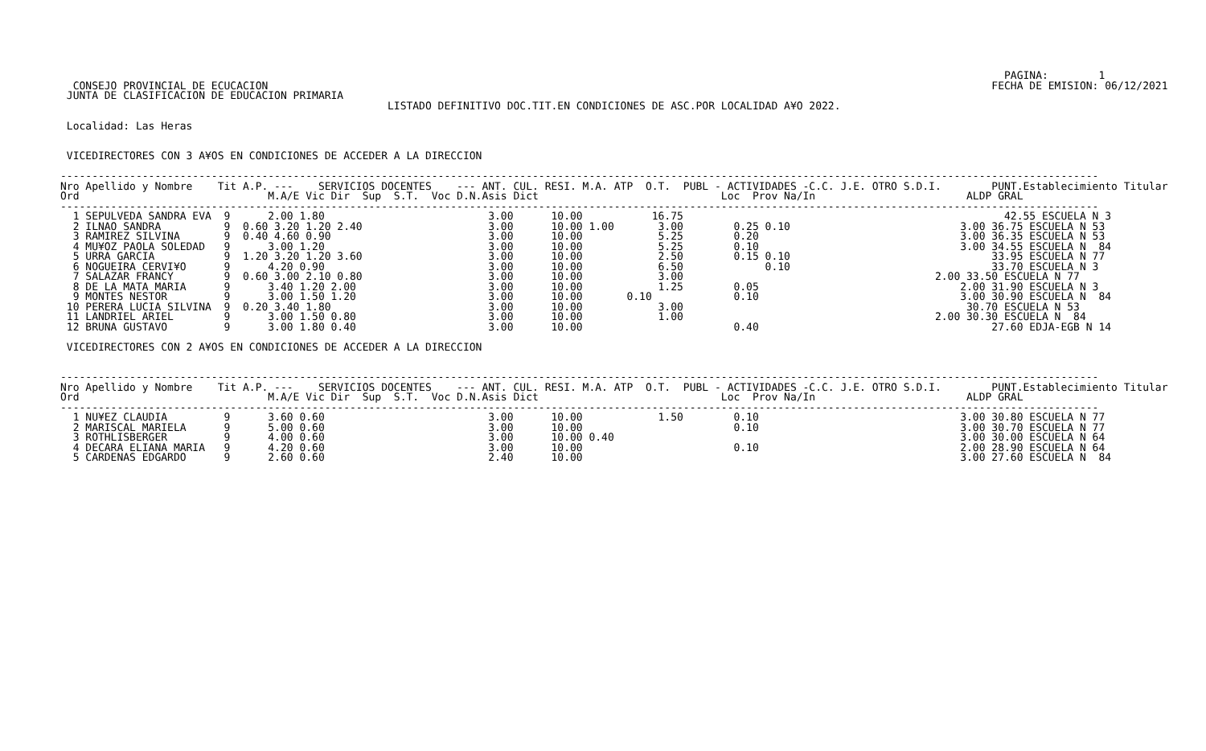PAGINA:        1
  CONSEJO PROVINCIAL DE ECUCACION                                                                                                                   FECHA DE EMISION: 06/12/2021
 JUNTA DE CLASIFICACION DE EDUCACION PRIMARIA
                                                    LISTADO DEFINITIVO DOC.TIT.EN CONDICIONES DE ASC.POR LOCALIDAD A¥O 2022.

 Localidad: Las Heras

 
 VICEDIRECTORES CON 3 A¥OS EN CONDICIONES DE ACCEDER A LA DIRECCION

---------------------------------------------------------------------------------------------------------------------------------------------------------------------
Nro Apellido y Nombre    Tit A.P. ---    SERVICIOS DOCENTES    --- ANT. CUL. RESI. M.A. ATP  O.T.  PUBL - ACTIVIDADES -C.C. J.E. OTRO S.D.I.        PUNT.Establecimiento Titular
Ord                              M.A/E Vic Dir  Sup  S.T.  Voc D.N.Asis Dict                             Loc  Prov Na/In                        ALDP GRAL
---------------------------------------------------------------------------------------------------------------------------------------------------------------------
  1 SEPULVEDA SANDRA EVA  9      2.00 1.80                          3.00      10.00           16.75                                                   42.55 ESCUELA N 3
  2 ILNAO SANDRA          9  0.60 3.20 1.20 2.40                    3.00      10.00 1.00       3.00        0.25 0.10                           3.00 36.75 ESCUELA N 53
  3 RAMIREZ SILVINA       9  0.40 4.60 0.90                         3.00      10.00            5.25        0.20                                3.00 36.35 ESCUELA N 53
  4 MU¥OZ PAOLA SOLEDAD   9      3.00 1.20                          3.00      10.00            5.25        0.10                                3.00 34.55 ESCUELA N  84
  5 URRA GARCIA           9  1.20 3.20 1.20 3.60                    3.00      10.00            2.50        0.15 0.10                                33.95 ESCUELA N 77
  6 NOGUEIRA CERVI¥O      9      4.20 0.90                          3.00      10.00            6.50             0.10                                33.70 ESCUELA N 3
  7 SALAZAR FRANCY        9  0.60 3.00 2.10 0.80                    3.00      10.00            3.00                                        2.00 33.50 ESCUELA N 77
  8 DE LA MATA MARIA      9      3.40 1.20 2.00                     3.00      10.00            1.25        0.05                                2.00 31.90 ESCUELA N 3
  9 MONTES NESTOR         9      3.00 1.50 1.20                     3.00      10.00       0.10             0.10                                3.00 30.90 ESCUELA N  84
 10 PERERA LUCIA SILVINA  9  0.20 3.40 1.80                         3.00      10.00            3.00                                             30.70 ESCUELA N 53
 11 LANDRIEL ARIEL        9      3.00 1.50 0.80                     3.00      10.00            1.00                                        2.00 30.30 ESCUELA N  84
 12 BRUNA GUSTAVO         9      3.00 1.80 0.40                     3.00      10.00                        0.40                                     27.60 EDJA-EGB N 14

 VICEDIRECTORES CON 2 A¥OS EN CONDICIONES DE ACCEDER A LA DIRECCION


---------------------------------------------------------------------------------------------------------------------------------------------------------------------
Nro Apellido y Nombre    Tit A.P. ---    SERVICIOS DOCENTES    --- ANT. CUL. RESI. M.A. ATP  O.T.  PUBL - ACTIVIDADES -C.C. J.E. OTRO S.D.I.        PUNT.Establecimiento Titular
Ord                              M.A/E Vic Dir  Sup  S.T.  Voc D.N.Asis Dict                             Loc  Prov Na/In                        ALDP GRAL
---------------------------------------------------------------------------------------------------------------------------------------------------------------------
  1 NU¥EZ CLAUDIA         9      3.60 0.60                          3.00      10.00            1.50        0.10                                3.00 30.80 ESCUELA N 77
  2 MARISCAL MARIELA      9      5.00 0.60                          3.00      10.00                        0.10                                3.00 30.70 ESCUELA N 77
  3 ROTHLISBERGER         9      4.00 0.60                          3.00      10.00 0.40                                                       3.00 30.00 ESCUELA N 64
  4 DECARA ELIANA MARIA   9      4.20 0.60                          3.00      10.00                        0.10                                2.00 28.90 ESCUELA N 64
  5 CARDENAS EDGARDO      9      2.60 0.60                          2.40      10.00                                                            3.00 27.60 ESCUELA N  84